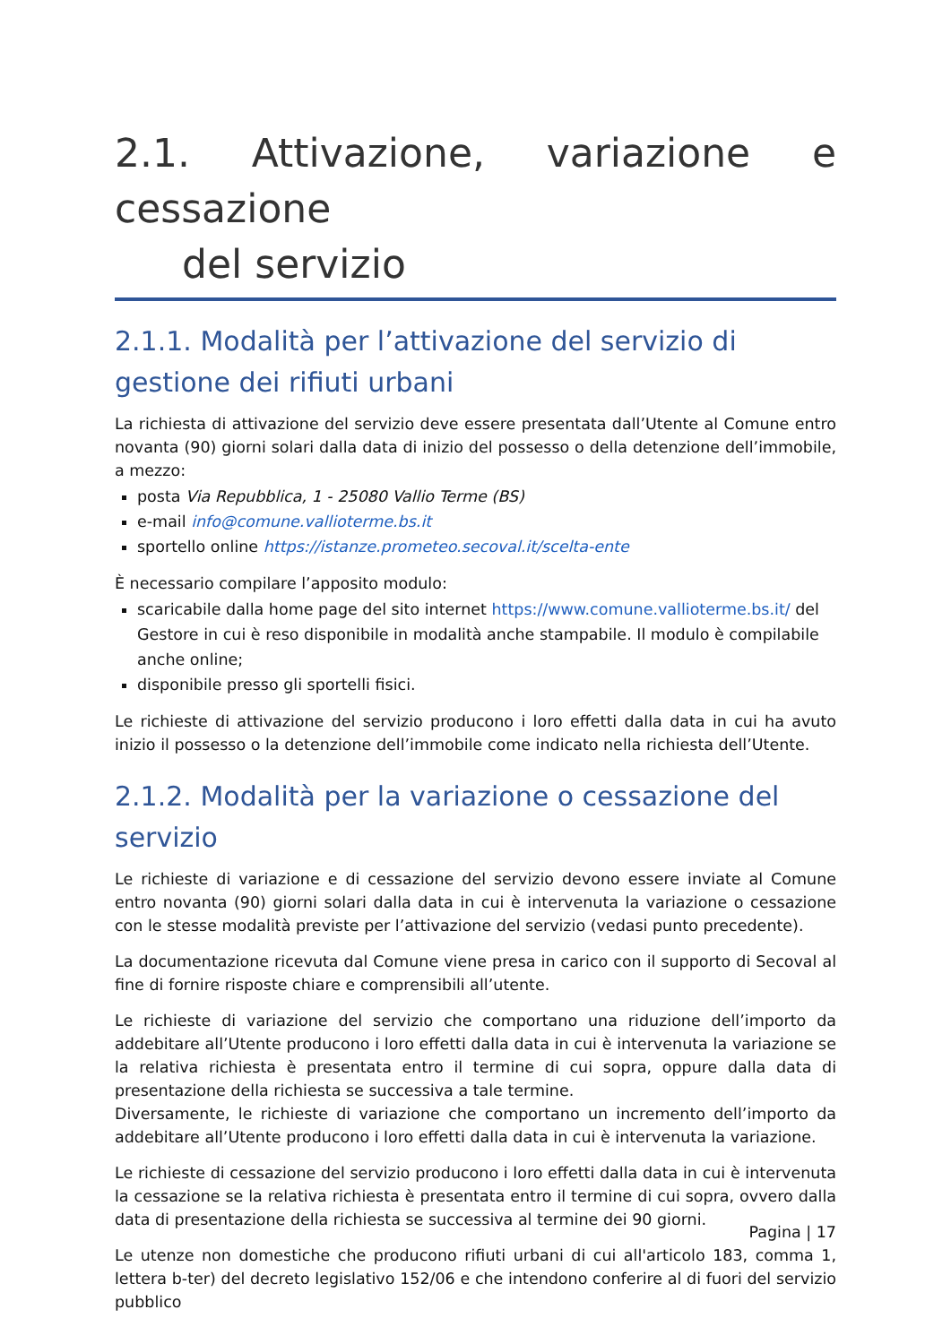2.1. Attivazione, variazione e cessazione
del servizio
2.1.1. Modalità per l’attivazione del servizio di gestione dei rifiuti urbani
La richiesta di attivazione del servizio deve essere presentata dall’Utente al Comune entro novanta (90) giorni solari dalla data di inizio del possesso o della detenzione dell’immobile, a mezzo:
posta Via Repubblica, 1 - 25080 Vallio Terme (BS)
e-mail info@comune.vallioterme.bs.it
sportello online https://istanze.prometeo.secoval.it/scelta-ente
È necessario compilare l’apposito modulo:
scaricabile dalla home page del sito internet https://www.comune.vallioterme.bs.it/ del Gestore in cui è reso disponibile in modalità anche stampabile. Il modulo è compilabile anche online;
disponibile presso gli sportelli fisici.
Le richieste di attivazione del servizio producono i loro effetti dalla data in cui ha avuto inizio il possesso o la detenzione dell’immobile come indicato nella richiesta dell’Utente.
2.1.2. Modalità per la variazione o cessazione del servizio
Le richieste di variazione e di cessazione del servizio devono essere inviate al Comune entro novanta (90) giorni solari dalla data in cui è intervenuta la variazione o cessazione con le stesse modalità previste per l’attivazione del servizio (vedasi punto precedente).
La documentazione ricevuta dal Comune viene presa in carico con il supporto di Secoval al fine di fornire risposte chiare e comprensibili all’utente.
Le richieste di variazione del servizio che comportano una riduzione dell’importo da addebitare all’Utente producono i loro effetti dalla data in cui è intervenuta la variazione se la relativa richiesta è presentata entro il termine di cui sopra, oppure dalla data di presentazione della richiesta se successiva a tale termine.
Diversamente, le richieste di variazione che comportano un incremento dell’importo da addebitare all’Utente producono i loro effetti dalla data in cui è intervenuta la variazione.
Le richieste di cessazione del servizio producono i loro effetti dalla data in cui è intervenuta la cessazione se la relativa richiesta è presentata entro il termine di cui sopra, ovvero dalla data di presentazione della richiesta se successiva al termine dei 90 giorni.
Le utenze non domestiche che producono rifiuti urbani di cui all'articolo 183, comma 1, lettera b-ter) del decreto legislativo 152/06 e che intendono conferire al di fuori del servizio pubblico
Pagina | 17